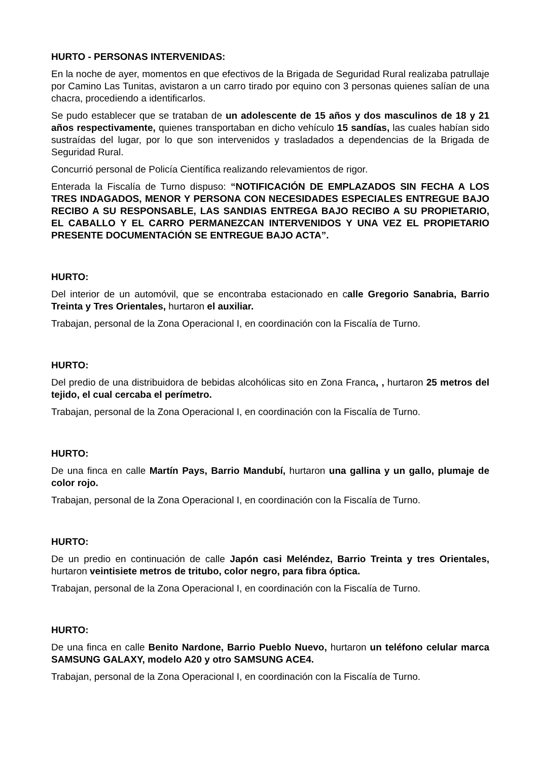HURTO - PERSONAS INTERVENIDAS:
En la noche de ayer, momentos en que efectivos de la Brigada de Seguridad Rural realizaba patrullaje por Camino Las Tunitas, avistaron a un carro tirado por equino con 3 personas quienes salían de una chacra, procediendo a identificarlos.
Se pudo establecer que se trataban de un adolescente de 15 años y dos masculinos de 18 y 21 años respectivamente, quienes transportaban en dicho vehículo 15 sandías, las cuales habían sido sustraídas del lugar, por lo que son intervenidos y trasladados a dependencias de la Brigada de Seguridad Rural.
Concurrió personal de Policía Científica realizando relevamientos de rigor.
Enterada la Fiscalía de Turno dispuso: “NOTIFICACIÓN DE EMPLAZADOS SIN FECHA A LOS TRES INDAGADOS, MENOR Y PERSONA CON NECESIDADES ESPECIALES ENTREGUE BAJO RECIBO A SU RESPONSABLE, LAS SANDIAS ENTREGA BAJO RECIBO A SU PROPIETARIO, EL CABALLO Y EL CARRO PERMANEZCAN INTERVENIDOS Y UNA VEZ EL PROPIETARIO PRESENTE DOCUMENTACIÓN SE ENTREGUE BAJO ACTA”.
HURTO:
Del interior de un automóvil, que se encontraba estacionado en calle Gregorio Sanabria, Barrio Treinta y Tres Orientales, hurtaron el auxiliar.
Trabajan, personal de la Zona Operacional I, en coordinación con la Fiscalía de Turno.
HURTO:
Del predio de una distribuidora de bebidas alcohólicas sito en Zona Franca, , hurtaron 25 metros del tejido, el cual cercaba el perímetro.
Trabajan, personal de la Zona Operacional I, en coordinación con la Fiscalía de Turno.
HURTO:
De una finca en calle Martín Pays, Barrio Mandubí, hurtaron una gallina y un gallo, plumaje de color rojo.
Trabajan, personal de la Zona Operacional I, en coordinación con la Fiscalía de Turno.
HURTO:
De un predio en continuación de calle Japón casi Meléndez, Barrio Treinta y tres Orientales, hurtaron veintisiete metros de tritubo, color negro, para fibra óptica.
Trabajan, personal de la Zona Operacional I, en coordinación con la Fiscalía de Turno.
HURTO:
De una finca en calle Benito Nardone, Barrio Pueblo Nuevo, hurtaron un teléfono celular marca SAMSUNG GALAXY, modelo A20 y otro SAMSUNG ACE4.
Trabajan, personal de la Zona Operacional I, en coordinación con la Fiscalía de Turno.